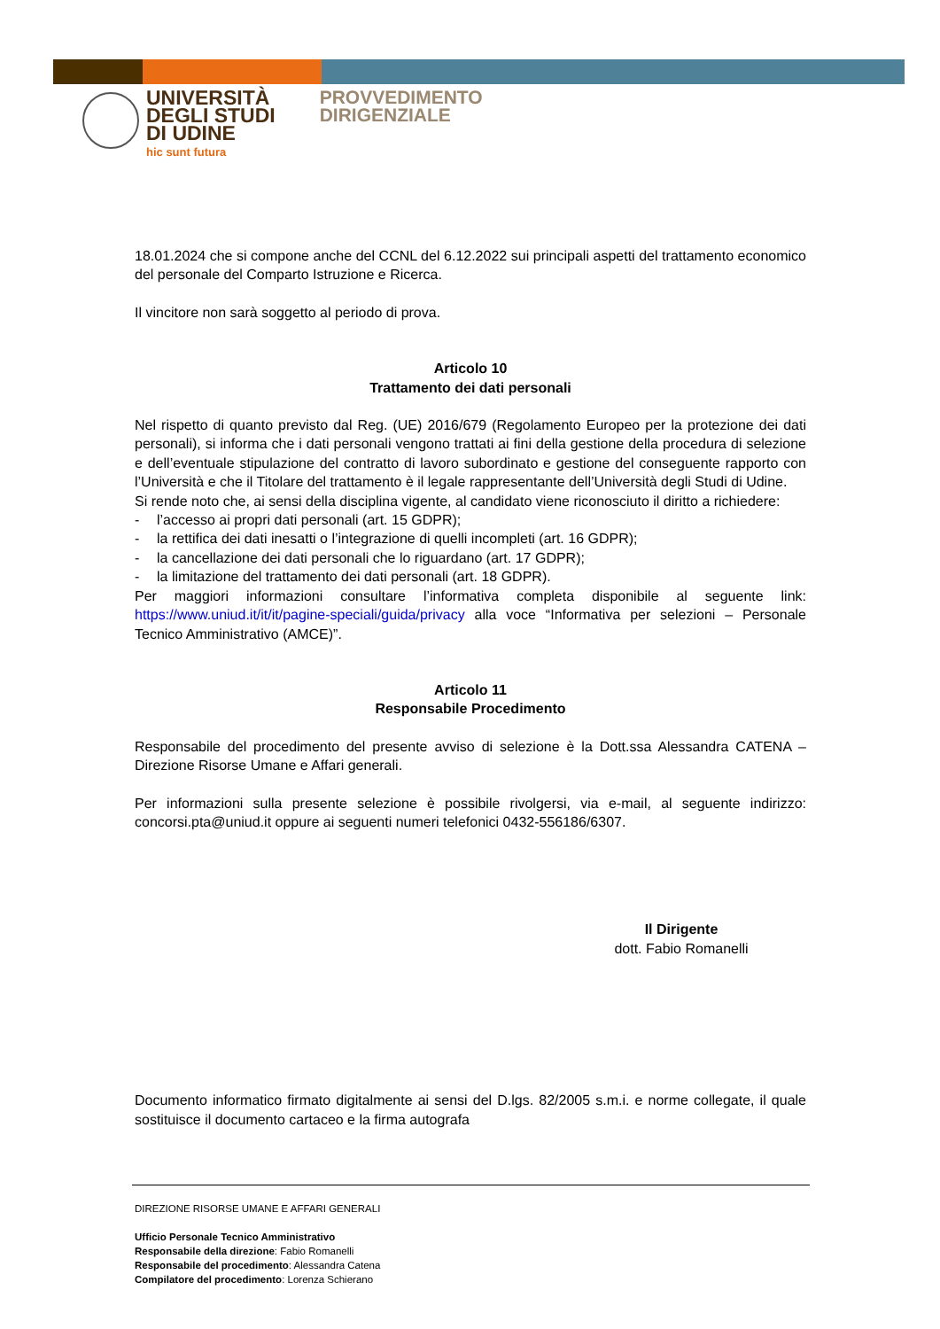UNIVERSITÀ
DEGLI STUDI
DI UDINE
hic sunt futura
PROVVEDIMENTO
DIRIGENZIALE
18.01.2024 che si compone anche del CCNL del 6.12.2022 sui principali aspetti del trattamento economico del personale del Comparto Istruzione e Ricerca.
Il vincitore non sarà soggetto al periodo di prova.
Articolo 10
Trattamento dei dati personali
Nel rispetto di quanto previsto dal Reg. (UE) 2016/679 (Regolamento Europeo per la protezione dei dati personali), si informa che i dati personali vengono trattati ai fini della gestione della procedura di selezione e dell’eventuale stipulazione del contratto di lavoro subordinato e gestione del conseguente rapporto con l’Università e che il Titolare del trattamento è il legale rappresentante dell’Università degli Studi di Udine.
Si rende noto che, ai sensi della disciplina vigente, al candidato viene riconosciuto il diritto a richiedere:
- l’accesso ai propri dati personali (art. 15 GDPR);
- la rettifica dei dati inesatti o l’integrazione di quelli incompleti (art. 16 GDPR);
- la cancellazione dei dati personali che lo riguardano (art. 17 GDPR);
- la limitazione del trattamento dei dati personali (art. 18 GDPR).
Per maggiori informazioni consultare l’informativa completa disponibile al seguente link: https://www.uniud.it/it/it/pagine-speciali/guida/privacy alla voce “Informativa per selezioni – Personale Tecnico Amministrativo (AMCE)”.
Articolo 11
Responsabile Procedimento
Responsabile del procedimento del presente avviso di selezione è la Dott.ssa Alessandra CATENA – Direzione Risorse Umane e Affari generali.
Per informazioni sulla presente selezione è possibile rivolgersi, via e-mail, al seguente indirizzo: concorsi.pta@uniud.it oppure ai seguenti numeri telefonici 0432-556186/6307.
Il Dirigente
dott. Fabio Romanelli
Documento informatico firmato digitalmente ai sensi del D.lgs. 82/2005 s.m.i. e norme collegate, il quale sostituisce il documento cartaceo e la firma autografa
DIREZIONE RISORSE UMANE E AFFARI GENERALI
Ufficio Personale Tecnico Amministrativo
Responsabile della direzione: Fabio Romanelli
Responsabile del procedimento: Alessandra Catena
Compilatore del procedimento: Lorenza Schierano